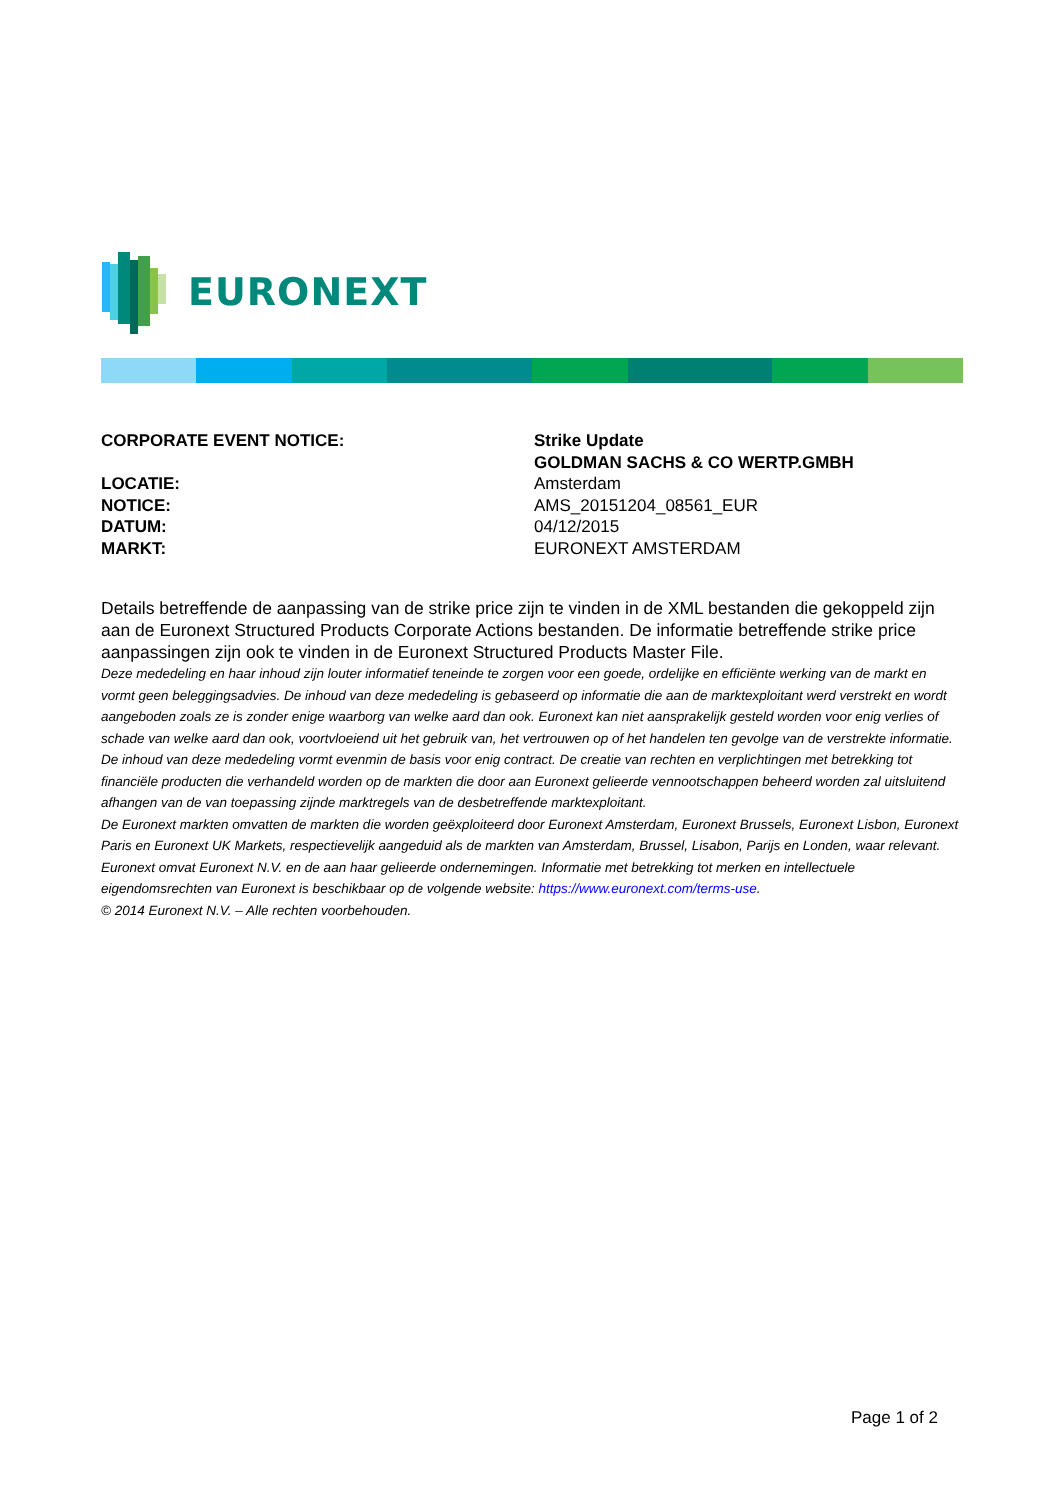EURONEXT
CORPORATE EVENT NOTICE: Strike Update
GOLDMAN SACHS & CO WERTP.GMBH
LOCATIE: Amsterdam
NOTICE: AMS_20151204_08561_EUR
DATUM: 04/12/2015
MARKT: EURONEXT AMSTERDAM
Details betreffende de aanpassing van de strike price zijn te vinden in de XML bestanden die gekoppeld zijn aan de Euronext Structured Products Corporate Actions bestanden. De informatie betreffende strike price aanpassingen zijn ook te vinden in de Euronext Structured Products Master File.
Deze mededeling en haar inhoud zijn louter informatief teneinde te zorgen voor een goede, ordelijke en efficiënte werking van de markt en vormt geen beleggingsadvies. De inhoud van deze mededeling is gebaseerd op informatie die aan de marktexploitant werd verstrekt en wordt aangeboden zoals ze is zonder enige waarborg van welke aard dan ook. Euronext kan niet aansprakelijk gesteld worden voor enig verlies of schade van welke aard dan ook, voortvloeiend uit het gebruik van, het vertrouwen op of het handelen ten gevolge van de verstrekte informatie. De inhoud van deze mededeling vormt evenmin de basis voor enig contract. De creatie van rechten en verplichtingen met betrekking tot financiële producten die verhandeld worden op de markten die door aan Euronext gelieerde vennootschappen beheerd worden zal uitsluitend afhangen van de van toepassing zijnde marktregels van de desbetreffende marktexploitant.
De Euronext markten omvatten de markten die worden geëxploiteerd door Euronext Amsterdam, Euronext Brussels, Euronext Lisbon, Euronext Paris en Euronext UK Markets, respectievelijk aangeduid als de markten van Amsterdam, Brussel, Lisabon, Parijs en Londen, waar relevant.
Euronext omvat Euronext N.V. en de aan haar gelieerde ondernemingen. Informatie met betrekking tot merken en intellectuele eigendomsrechten van Euronext is beschikbaar op de volgende website: https://www.euronext.com/terms-use.
© 2014 Euronext N.V. – Alle rechten voorbehouden.
Page 1 of 2